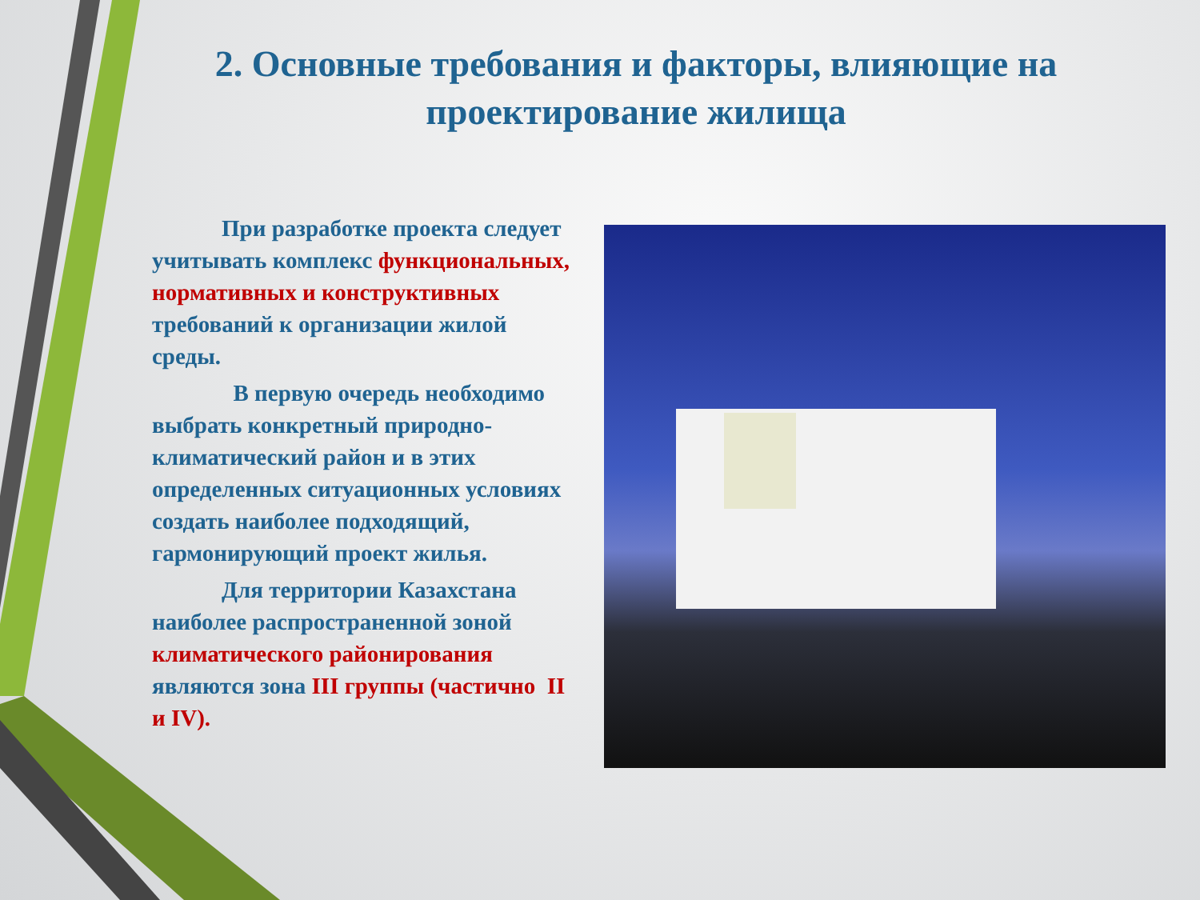2. Основные требования и факторы, влияющие на проектирование жилища
   При разработке проекта следует учитывать комплекс функциональных, нормативных и конструктивных требований к организации жилой среды.
    В первую очередь необходимо выбрать конкретный природно-климатический район и в этих определенных ситуационных условиях создать наиболее подходящий, гармонирующий проект жилья.
   Для территории Казахстана наиболее распространенной зоной климатического районирования являются зона III группы (частично II и IV).